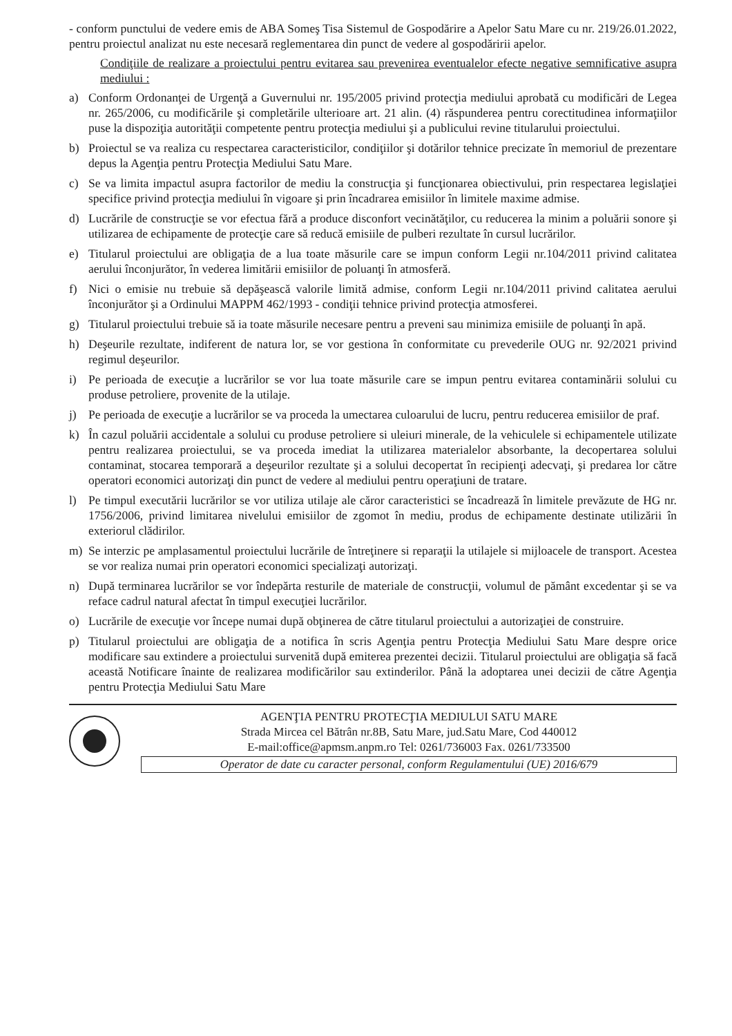- conform punctului de vedere emis de ABA Someş Tisa Sistemul de Gospodărire a Apelor Satu Mare cu nr. 219/26.01.2022, pentru proiectul analizat nu este necesară reglementarea din punct de vedere al gospodăririi apelor.
Condiţiile de realizare a proiectului pentru evitarea sau prevenirea eventualelor efecte negative semnificative asupra mediului :
a) Conform Ordonanţei de Urgenţă a Guvernului nr. 195/2005 privind protecţia mediului aprobată cu modificări de Legea nr. 265/2006, cu modificările şi completările ulterioare art. 21 alin. (4) răspunderea pentru corectitudinea informaţiilor puse la dispoziţia autorităţii competente pentru protecţia mediului şi a publicului revine titularului proiectului.
b) Proiectul se va realiza cu respectarea caracteristicilor, condiţiilor şi dotărilor tehnice precizate în memoriul de prezentare depus la Agenţia pentru Protecţia Mediului Satu Mare.
c) Se va limita impactul asupra factorilor de mediu la construcţia şi funcţionarea obiectivului, prin respectarea legislaţiei specifice privind protecţia mediului în vigoare şi prin încadrarea emisiilor în limitele maxime admise.
d) Lucrările de construcţie se vor efectua fără a produce disconfort vecinătăţilor, cu reducerea la minim a poluării sonore şi utilizarea de echipamente de protecţie care să reducă emisiile de pulberi rezultate în cursul lucrărilor.
e) Titularul proiectului are obligaţia de a lua toate măsurile care se impun conform Legii nr.104/2011 privind calitatea aerului înconjurător, în vederea limitării emisiilor de poluanţi în atmosferă.
f) Nici o emisie nu trebuie să depăşească valorile limită admise, conform Legii nr.104/2011 privind calitatea aerului înconjurător şi a Ordinului MAPPM 462/1993 - condiţii tehnice privind protecţia atmosferei.
g) Titularul proiectului trebuie să ia toate măsurile necesare pentru a preveni sau minimiza emisiile de poluanţi în apă.
h) Deşeurile rezultate, indiferent de natura lor, se vor gestiona în conformitate cu prevederile OUG nr. 92/2021 privind regimul deşeurilor.
i) Pe perioada de execuţie a lucrărilor se vor lua toate măsurile care se impun pentru evitarea contaminării solului cu produse petroliere, provenite de la utilaje.
j) Pe perioada de execuţie a lucrărilor se va proceda la umectarea culoarului de lucru, pentru reducerea emisiilor de praf.
k) În cazul poluării accidentale a solului cu produse petroliere si uleiuri minerale, de la vehiculele si echipamentele utilizate pentru realizarea proiectului, se va proceda imediat la utilizarea materialelor absorbante, la decopertarea solului contaminat, stocarea temporară a deşeurilor rezultate şi a solului decopertat în recipienţi adecvaţi, şi predarea lor către operatori economici autorizaţi din punct de vedere al mediului pentru operaţiuni de tratare.
l) Pe timpul executării lucrărilor se vor utiliza utilaje ale căror caracteristici se încadrează în limitele prevăzute de HG nr. 1756/2006, privind limitarea nivelului emisiilor de zgomot în mediu, produs de echipamente destinate utilizării în exteriorul clădirilor.
m) Se interzic pe amplasamentul proiectului lucrările de întreţinere si reparaţii la utilajele si mijloacele de transport. Acestea se vor realiza numai prin operatori economici specializaţi autorizaţi.
n) După terminarea lucrărilor se vor îndepărta resturile de materiale de construcţii, volumul de pământ excedentar şi se va reface cadrul natural afectat în timpul execuţiei lucrărilor.
o) Lucrările de execuţie vor începe numai după obţinerea de către titularul proiectului a autorizaţiei de construire.
p) Titularul proiectului are obligaţia de a notifica în scris Agenţia pentru Protecţia Mediului Satu Mare despre orice modificare sau extindere a proiectului survenită după emiterea prezentei decizii. Titularul proiectului are obligaţia să facă această Notificare înainte de realizarea modificărilor sau extinderilor. Până la adoptarea unei decizii de către Agenţia pentru Protecţia Mediului Satu Mare
AGENŢIA PENTRU PROTECŢIA MEDIULUI SATU MARE
Strada Mircea cel Bătrân nr.8B, Satu Mare, jud.Satu Mare, Cod 440012
E-mail:office@apmsm.anpm.ro Tel: 0261/736003 Fax. 0261/733500
Operator de date cu caracter personal, conform Regulamentului (UE) 2016/679